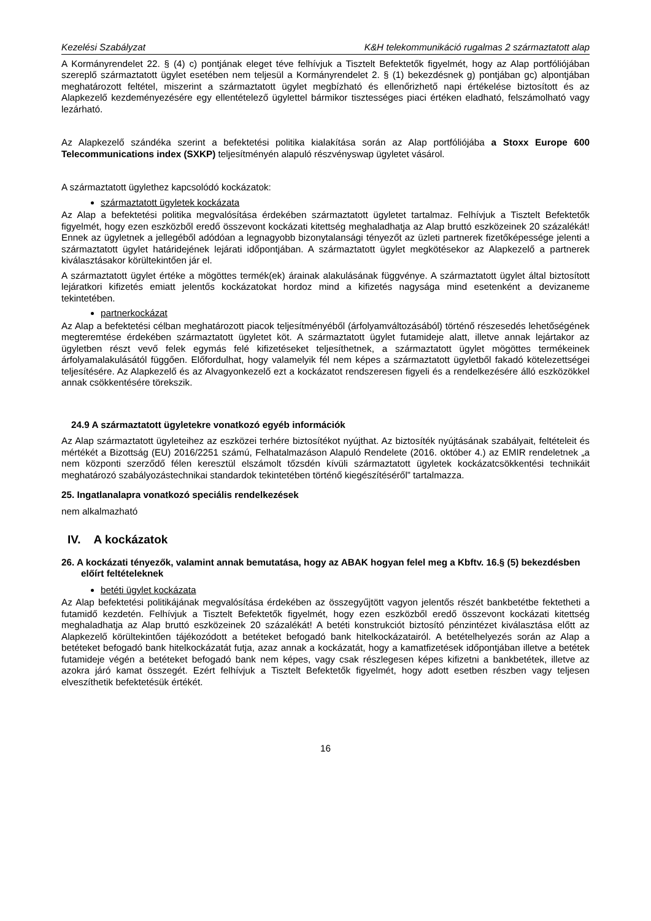Kezelési Szabályzat K&H telekommunikáció rugalmas 2 származtatott alap
A Kormányrendelet 22. § (4) c) pontjának eleget téve felhívjuk a Tisztelt Befektetők figyelmét, hogy az Alap portfóliójában szereplő származtatott ügylet esetében nem teljesül a Kormányrendelet 2. § (1) bekezdésnek g) pontjában gc) alpontjában meghatározott feltétel, miszerint a származtatott ügylet megbízható és ellenőrizhető napi értékelése biztosított és az Alapkezelő kezdeményezésére egy ellentételező ügylettel bármikor tisztességes piaci értéken eladható, felszámolható vagy lezárható.
Az Alapkezelő szándéka szerint a befektetési politika kialakítása során az Alap portfóliójába a Stoxx Europe 600 Telecommunications index (SXKP) teljesítményén alapuló részvényswap ügyletet vásárol.
A származtatott ügylethez kapcsolódó kockázatok:
származtatott ügyletek kockázata
Az Alap a befektetési politika megvalósítása érdekében származtatott ügyletet tartalmaz. Felhívjuk a Tisztelt Befektetők figyelmét, hogy ezen eszközből eredő összevont kockázati kitettség meghaladhatja az Alap bruttó eszközeinek 20 százalékát! Ennek az ügyletnek a jellegéből adódóan a legnagyobb bizonytalansági tényezőt az üzleti partnerek fizetőképessége jelenti a származtatott ügylet határidejének lejárati időpontjában. A származtatott ügylet megkötésekor az Alapkezelő a partnerek kiválasztásakor körültekintően jár el.
A származtatott ügylet értéke a mögöttes termék(ek) árainak alakulásának függvénye. A származtatott ügylet által biztosított lejáratkori kifizetés emiatt jelentős kockázatokat hordoz mind a kifizetés nagysága mind esetenként a devizaneme tekintetében.
partnerkockázat
Az Alap a befektetési célban meghatározott piacok teljesítményéből (árfolyamváltozásából) történő részesedés lehetőségének megteremtése érdekében származtatott ügyletet köt. A származtatott ügylet futamideje alatt, illetve annak lejártakor az ügyletben részt vevő felek egymás felé kifizetéseket teljesíthetnek, a származtatott ügylet mögöttes termékeinek árfolyamalakulásától függően. Előfordulhat, hogy valamelyik fél nem képes a származtatott ügyletből fakadó kötelezettségei teljesítésére. Az Alapkezelő és az Alvagyonkezelő ezt a kockázatot rendszeresen figyeli és a rendelkezésére álló eszközökkel annak csökkentésére törekszik.
24.9 A származtatott ügyletekre vonatkozó egyéb információk
Az Alap származtatott ügyleteihez az eszközei terhére biztosítékot nyújthat. Az biztosíték nyújtásának szabályait, feltételeit és mértékét a Bizottság (EU) 2016/2251 számú, Felhatalmazáson Alapuló Rendelete (2016. október 4.) az EMIR rendeletnek „a nem központi szerződő félen keresztül elszámolt tőzsdén kívüli származtatott ügyletek kockázatcsökkentési technikáit meghatározó szabályozástechnikai standardok tekintetében történő kiegészítéséről” tartalmazza.
25. Ingatlanalapra vonatkozó speciális rendelkezések
nem alkalmazható
IV. A kockázatok
26. A kockázati tényezők, valamint annak bemutatása, hogy az ABAK hogyan felel meg a Kbftv. 16.§ (5) bekezdésben előírt feltételeknek
betéti ügylet kockázata
Az Alap befektetési politikájának megvalósítása érdekében az összegyűjtött vagyon jelentős részét bankbetétbe fektetheti a futamidő kezdetén. Felhívjuk a Tisztelt Befektetők figyelmét, hogy ezen eszközből eredő összevont kockázati kitettség meghaladhatja az Alap bruttó eszközeinek 20 százalékát! A betéti konstrukciót biztosító pénzintézet kiválasztása előtt az Alapkezelő körültekintően tájékozódott a betéteket befogadó bank hitelkockázatairól. A betételhelyezés során az Alap a betéteket befogadó bank hitelkockázatát futja, azaz annak a kockázatát, hogy a kamatfizetések időpontjában illetve a betétek futamideje végén a betéteket befogadó bank nem képes, vagy csak részlegesen képes kifizetni a bankbetétek, illetve az azokra járó kamat összegét. Ezért felhívjuk a Tisztelt Befektetők figyelmét, hogy adott esetben részben vagy teljesen elveszíthetik befektetésük értékét.
16